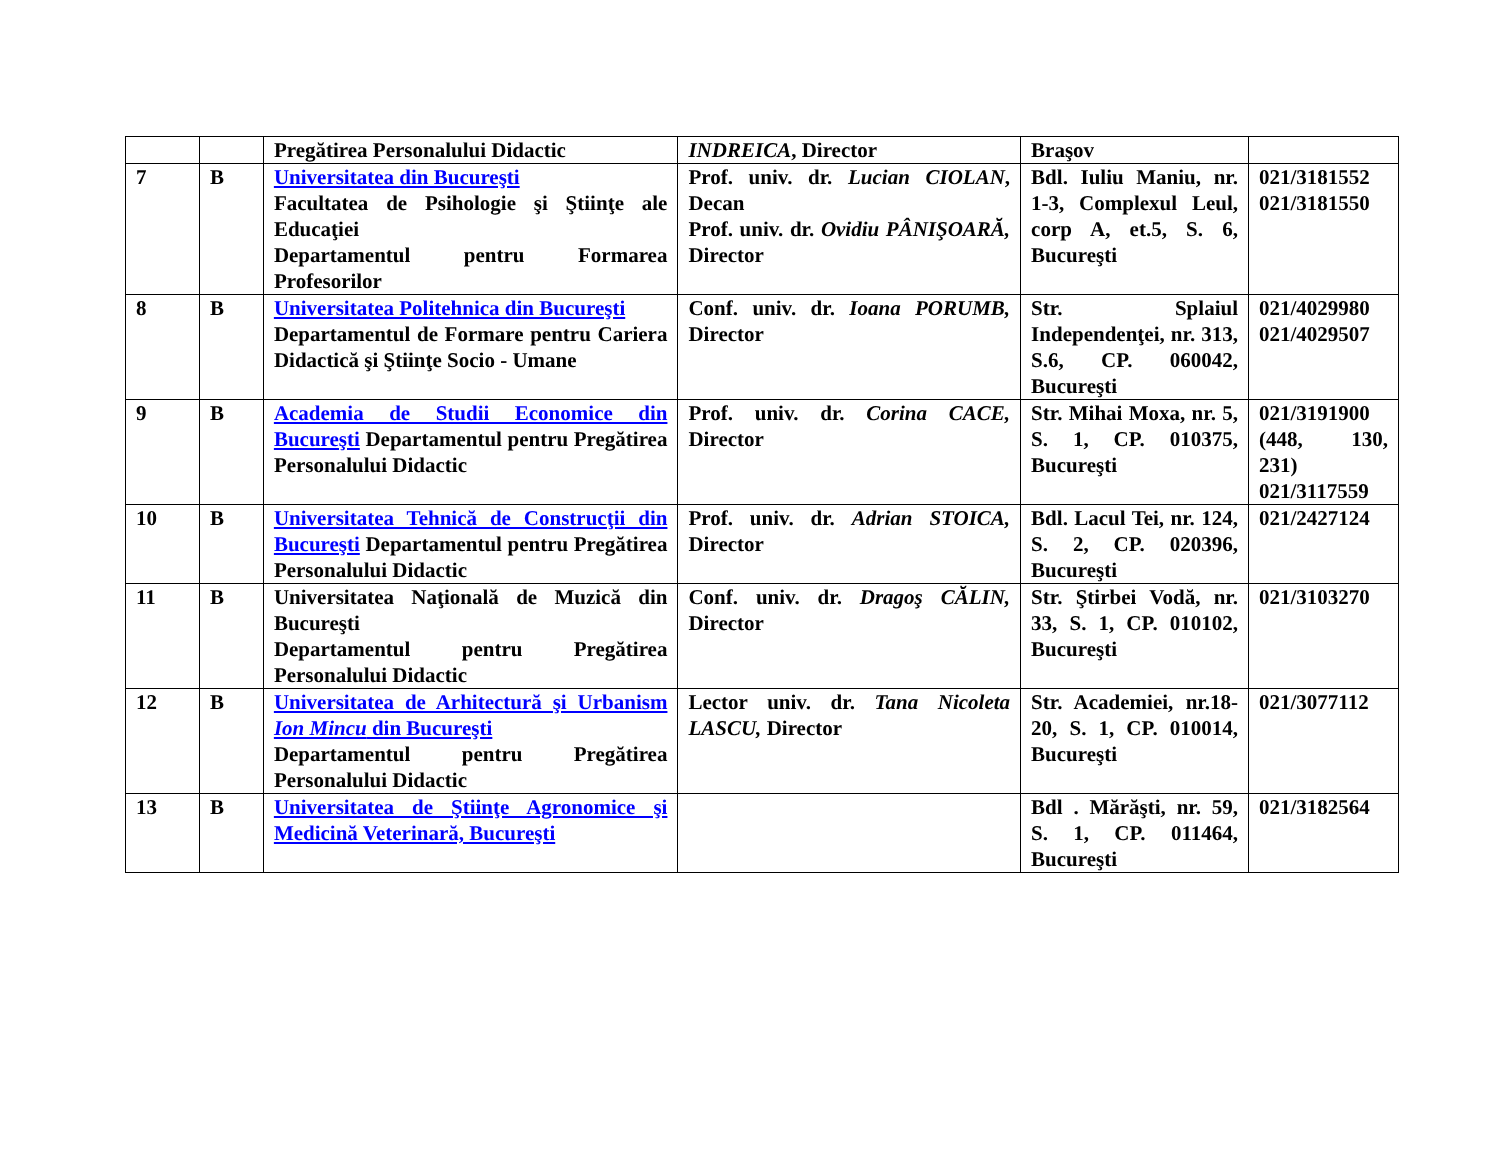| | | Pregătirea Personalului Didactic | INDREICA , Director | Braşov | |
| 7 | B | Universitatea din Bucureşti Facultatea de Psihologie şi Ştiinţe ale Educaţiei Departamentul pentru Formarea Profesorilor | Prof. univ. dr. Lucian CIOLAN , Decan Prof. univ. dr. Ovidiu PÂNIŞOARĂ, Director | Bdl. Iuliu Maniu, nr. 1-3, Complexul Leul, corp A, et.5, S. 6, Bucureşti | 021/3181552 021/3181550 |
| 8 | B | Universitatea Politehnica din Bucureşti Departamentul de Formare pentru Cariera Didactică şi Ştiinţe Socio - Umane | Conf. univ. dr. Ioana PORUMB, Director | Str. Splaiul Independenţei, nr. 313, S.6, CP. 060042, Bucureşti | 021/4029980 021/4029507 |
| 9 | B | Academia de Studii Economice din Bucureşti Departamentul pentru Pregătirea Personalului Didactic | Prof. univ. dr. Corina CACE, Director | Str. Mihai Moxa, nr. 5, S. 1, CP. 010375, Bucureşti | 021/3191900 (448, 130, 231) 021/3117559 |
| 10 | B | Universitatea Tehnică de Construcţii din Bucureşti Departamentul pentru Pregătirea Personalului Didactic | Prof. univ. dr. Adrian STOICA, Director | Bdl. Lacul Tei, nr. 124, S. 2, CP. 020396, Bucureşti | 021/2427124 |
| 11 | B | Universitatea Naţională de Muzică din Bucureşti Departamentul pentru Pregătirea Personalului Didactic | Conf. univ. dr. Dragoş CĂLIN, Director | Str. Ştirbei Vodă, nr. 33, S. 1, CP. 010102, Bucureşti | 021/3103270 |
| 12 | B | Universitatea de Arhitectură şi Urbanism Ion Mincu din Bucureşti Departamentul pentru Pregătirea Personalului Didactic | Lector univ. dr. Tana Nicoleta LASCU, Director | Str. Academiei, nr.18-20, S. 1, CP. 010014, Bucureşti | 021/3077112 |
| 13 | B | Universitatea de Ştiinţe Agronomice şi Medicină Veterinară, Bucureşti | | Bdl . Mărăşti, nr. 59, S. 1, CP. 011464, Bucureşti | 021/3182564 |